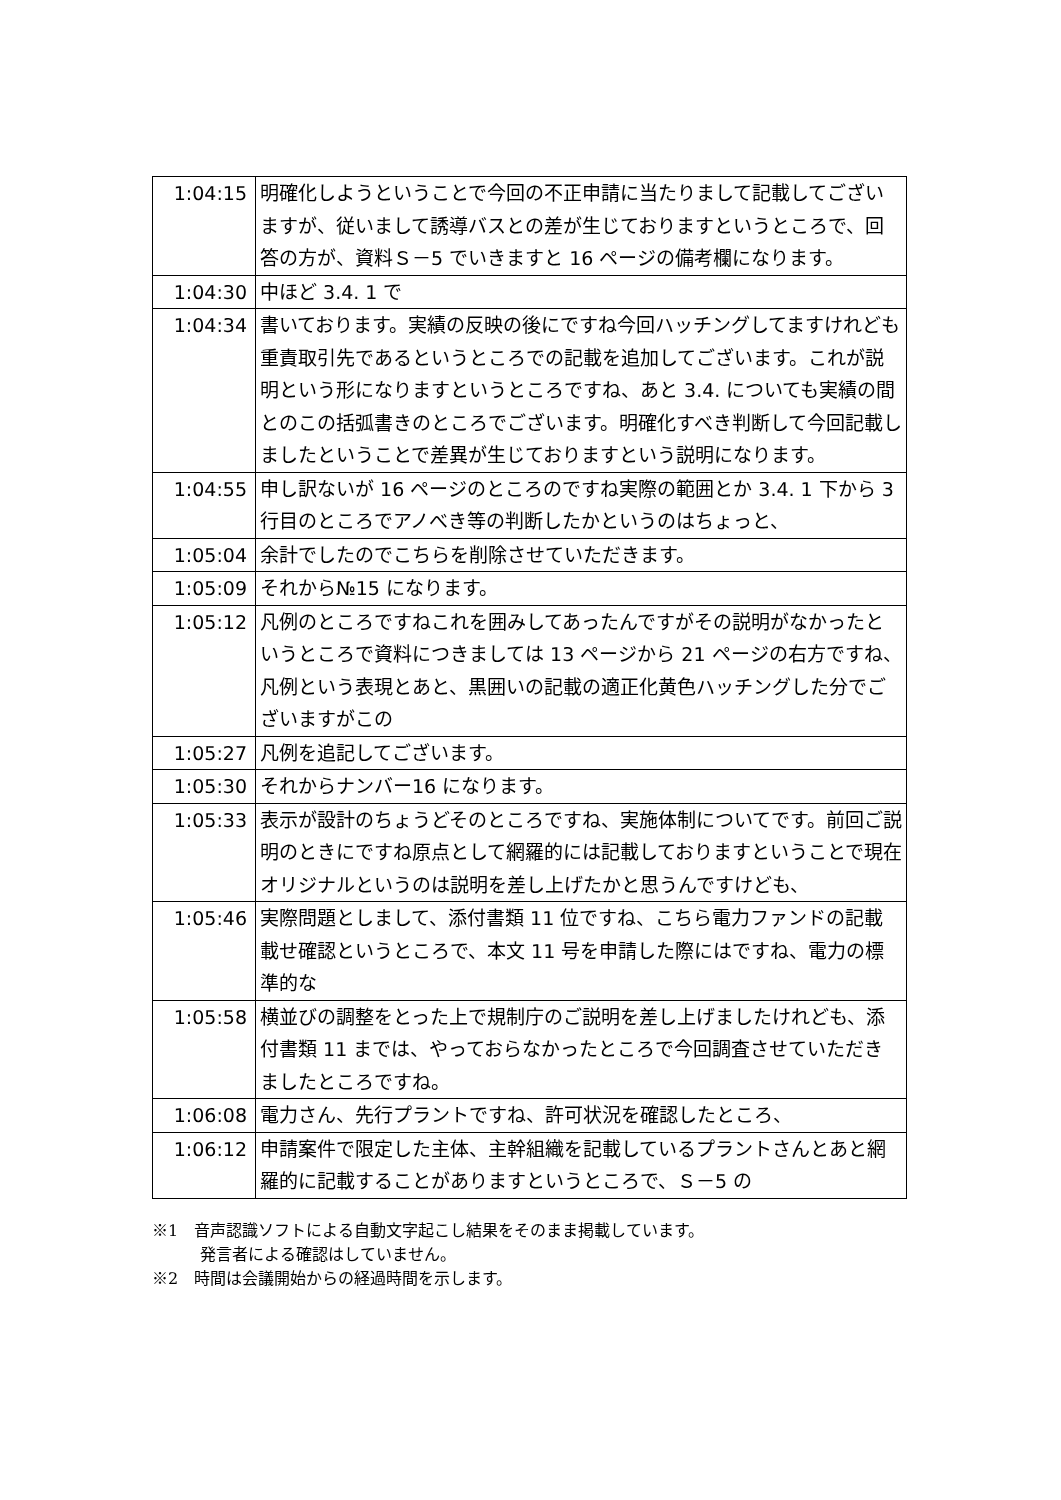| 1:04:15 | 明確化しようということで今回の不正申請に当たりまして記載してございますが、従いまして誘導バスとの差が生じておりますというところで、回答の方が、資料Ｓ－5 でいきますと 16 ページの備考欄になります。 |
| 1:04:30 | 中ほど 3.4. 1 で |
| 1:04:34 | 書いております。実績の反映の後にですね今回ハッチングしてますけれども重責取引先であるというところでの記載を追加してございます。これが説明という形になりますというところですね、あと 3.4. についても実績の間とのこの括弧書きのところでございます。明確化すべき判断して今回記載しましたということで差異が生じておりますという説明になります。 |
| 1:04:55 | 申し訳ないが 16 ページのところのですね実際の範囲とか 3.4. 1 下から 3 行目のところでアノべき等の判断したかというのはちょっと、 |
| 1:05:04 | 余計でしたのでこちらを削除させていただきます。 |
| 1:05:09 | それから№15 になります。 |
| 1:05:12 | 凡例のところですねこれを囲みしてあったんですがその説明がなかったというところで資料につきましては 13 ページから 21 ページの右方ですね、凡例という表現とあと、黒囲いの記載の適正化黄色ハッチングした分でございますがこの |
| 1:05:27 | 凡例を追記してございます。 |
| 1:05:30 | それからナンバー16 になります。 |
| 1:05:33 | 表示が設計のちょうどそのところですね、実施体制についてです。前回ご説明のときにですね原点として網羅的には記載しておりますということで現在オリジナルというのは説明を差し上げたかと思うんですけども、 |
| 1:05:46 | 実際問題としまして、添付書類 11 位ですね、こちら電力ファンドの記載載せ確認というところで、本文 11 号を申請した際にはですね、電力の標準的な |
| 1:05:58 | 横並びの調整をとった上で規制庁のご説明を差し上げましたけれども、添付書類 11 までは、やっておらなかったところで今回調査させていただきましたところですね。 |
| 1:06:08 | 電力さん、先行プラントですね、許可状況を確認したところ、 |
| 1:06:12 | 申請案件で限定した主体、主幹組織を記載しているプラントさんとあと網羅的に記載することがありますというところで、Ｓ－5 の |
※1　音声認識ソフトによる自動文字起こし結果をそのまま掲載しています。
　　　発言者による確認はしていません。
※2　時間は会議開始からの経過時間を示します。